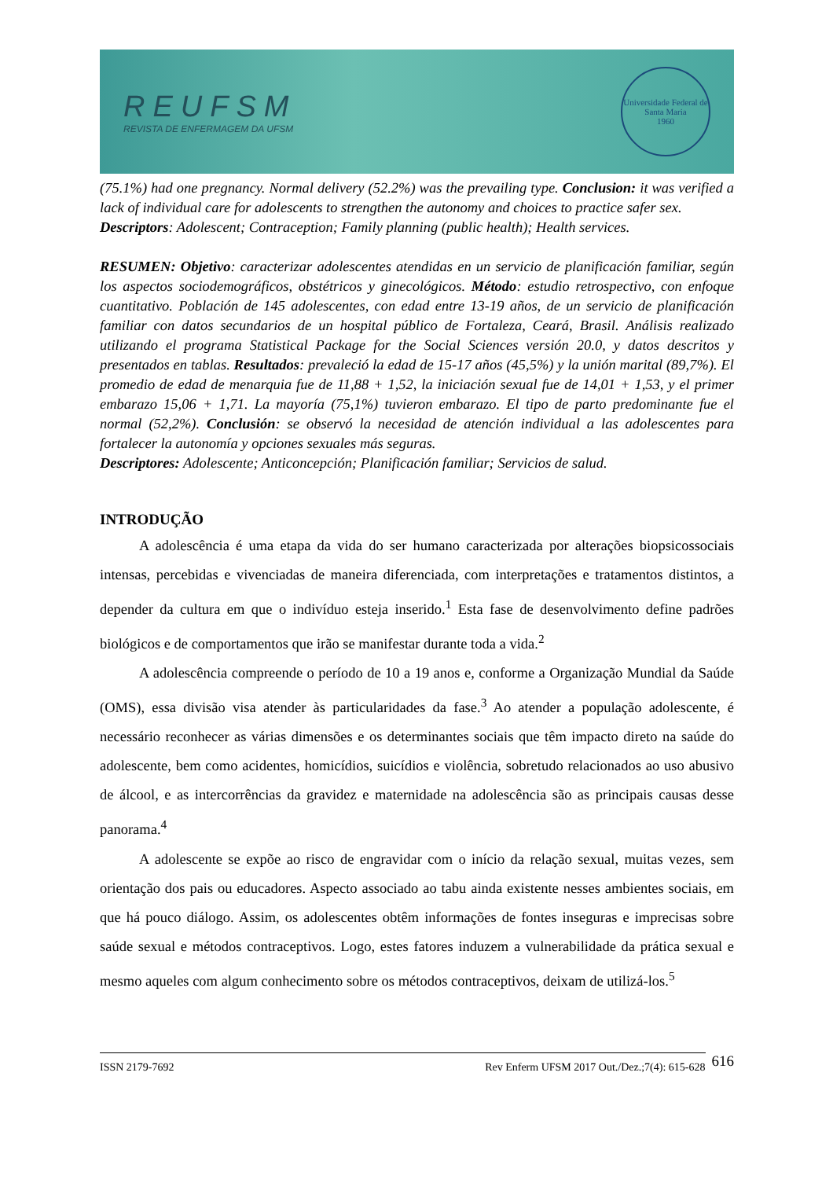REUFSM
REVISTA DE ENFERMAGEM DA UFSM
Universidade Federal de Santa Maria
1960
(75.1%) had one pregnancy. Normal delivery (52.2%) was the prevailing type. Conclusion: it was verified a lack of individual care for adolescents to strengthen the autonomy and choices to practice safer sex.
Descriptors: Adolescent; Contraception; Family planning (public health); Health services.
RESUMEN: Objetivo: caracterizar adolescentes atendidas en un servicio de planificación familiar, según los aspectos sociodemográficos, obstétricos y ginecológicos. Método: estudio retrospectivo, con enfoque cuantitativo. Población de 145 adolescentes, con edad entre 13-19 años, de un servicio de planificación familiar con datos secundarios de un hospital público de Fortaleza, Ceará, Brasil. Análisis realizado utilizando el programa Statistical Package for the Social Sciences versión 20.0, y datos descritos y presentados en tablas. Resultados: prevaleció la edad de 15-17 años (45,5%) y la unión marital (89,7%). El promedio de edad de menarquia fue de 11,88 + 1,52, la iniciación sexual fue de 14,01 + 1,53, y el primer embarazo 15,06 + 1,71. La mayoría (75,1%) tuvieron embarazo. El tipo de parto predominante fue el normal (52,2%). Conclusión: se observó la necesidad de atención individual a las adolescentes para fortalecer la autonomía y opciones sexuales más seguras.
Descriptores: Adolescente; Anticoncepción; Planificación familiar; Servicios de salud.
INTRODUÇÃO
A adolescência é uma etapa da vida do ser humano caracterizada por alterações biopsicossociais intensas, percebidas e vivenciadas de maneira diferenciada, com interpretações e tratamentos distintos, a depender da cultura em que o indivíduo esteja inserido.<sup>1</sup> Esta fase de desenvolvimento define padrões biológicos e de comportamentos que irão se manifestar durante toda a vida.<sup>2</sup>
A adolescência compreende o período de 10 a 19 anos e, conforme a Organização Mundial da Saúde (OMS), essa divisão visa atender às particularidades da fase.<sup>3</sup> Ao atender a população adolescente, é necessário reconhecer as várias dimensões e os determinantes sociais que têm impacto direto na saúde do adolescente, bem como acidentes, homicídios, suicídios e violência, sobretudo relacionados ao uso abusivo de álcool, e as intercorrências da gravidez e maternidade na adolescência são as principais causas desse panorama.<sup>4</sup>
A adolescente se expõe ao risco de engravidar com o início da relação sexual, muitas vezes, sem orientação dos pais ou educadores. Aspecto associado ao tabu ainda existente nesses ambientes sociais, em que há pouco diálogo. Assim, os adolescentes obtêm informações de fontes inseguras e imprecisas sobre saúde sexual e métodos contraceptivos. Logo, estes fatores induzem a vulnerabilidade da prática sexual e mesmo aqueles com algum conhecimento sobre os métodos contraceptivos, deixam de utilizá-los.<sup>5</sup>
ISSN 2179-7692 Rev Enferm UFSM 2017 Out./Dez.;7(4): 615-628
616